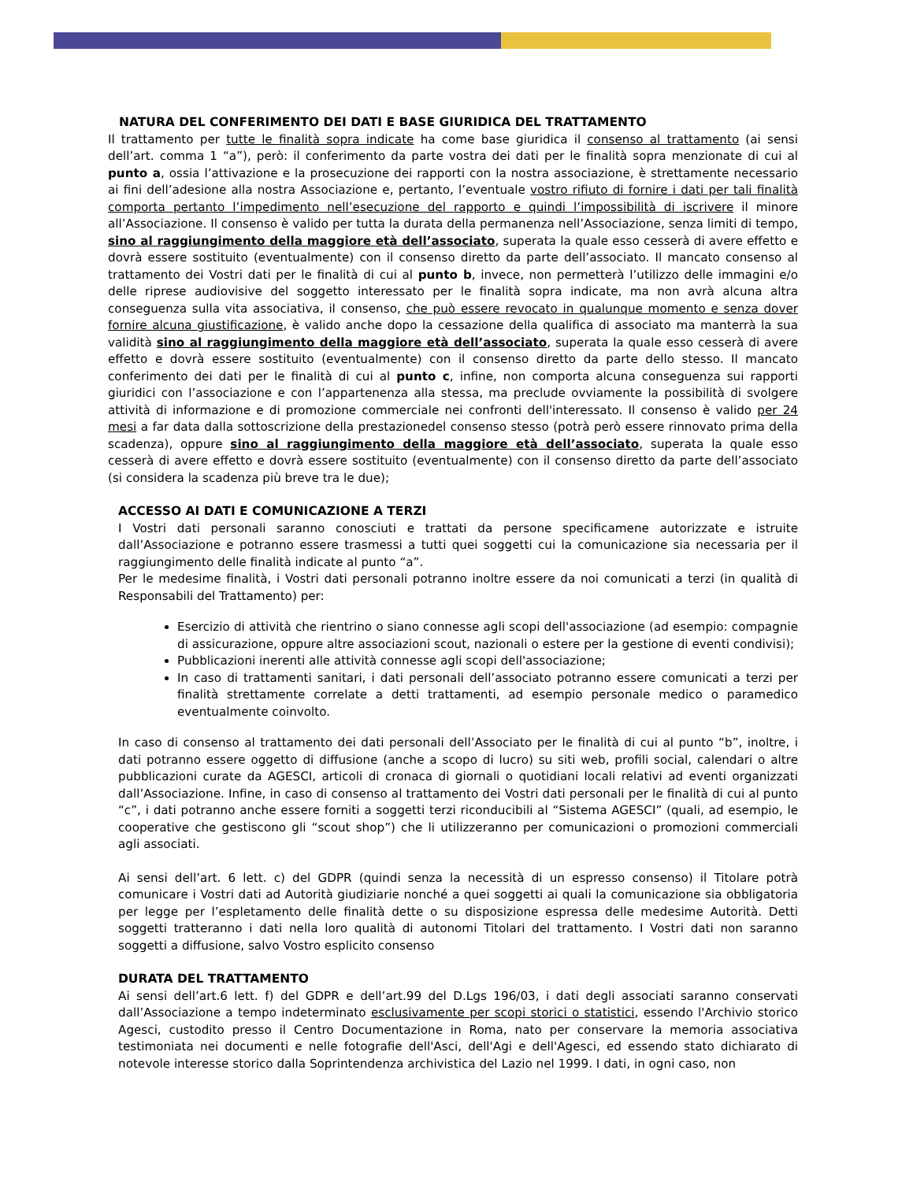NATURA DEL CONFERIMENTO DEI DATI E BASE GIURIDICA DEL TRATTAMENTO
Il trattamento per tutte le finalità sopra indicate ha come base giuridica il consenso al trattamento (ai sensi dell’art. comma 1 “a”), però: il conferimento da parte vostra dei dati per le finalità sopra menzionate di cui al punto a, ossia l’attivazione e la prosecuzione dei rapporti con la nostra associazione, è strettamente necessario ai fini dell’adesione alla nostra Associazione e, pertanto, l’eventuale vostro rifiuto di fornire i dati per tali finalità comporta pertanto l’impedimento nell’esecuzione del rapporto e quindi l’impossibilità di iscrivere il minore all’Associazione. Il consenso è valido per tutta la durata della permanenza nell’Associazione, senza limiti di tempo, sino al raggiungimento della maggiore età dell’associato, superata la quale esso cesserà di avere effetto e dovrà essere sostituito (eventualmente) con il consenso diretto da parte dell’associato. Il mancato consenso al trattamento dei Vostri dati per le finalità di cui al punto b, invece, non permetterà l’utilizzo delle immagini e/o delle riprese audiovisive del soggetto interessato per le finalità sopra indicate, ma non avrà alcuna altra conseguenza sulla vita associativa, il consenso, che può essere revocato in qualunque momento e senza dover fornire alcuna giustificazione, è valido anche dopo la cessazione della qualifica di associato ma manterrà la sua validità sino al raggiungimento della maggiore età dell’associato, superata la quale esso cesserà di avere effetto e dovrà essere sostituito (eventualmente) con il consenso diretto da parte dello stesso. Il mancato conferimento dei dati per le finalità di cui al punto c, infine, non comporta alcuna conseguenza sui rapporti giuridici con l’associazione e con l’appartenenza alla stessa, ma preclude ovviamente la possibilità di svolgere attività di informazione e di promozione commerciale nei confronti dell'interessato. Il consenso è valido per 24 mesi a far data dalla sottoscrizione della prestazionedel consenso stesso (potrà però essere rinnovato prima della scadenza), oppure sino al raggiungimento della maggiore età dell’associato, superata la quale esso cesserà di avere effetto e dovrà essere sostituito (eventualmente) con il consenso diretto da parte dell’associato (si considera la scadenza più breve tra le due);
ACCESSO AI DATI E COMUNICAZIONE A TERZI
I Vostri dati personali saranno conosciuti e trattati da persone specificamene autorizzate e istruite dall’Associazione e potranno essere trasmessi a tutti quei soggetti cui la comunicazione sia necessaria per il raggiungimento delle finalità indicate al punto “a”.
Per le medesime finalità, i Vostri dati personali potranno inoltre essere da noi comunicati a terzi (in qualità di Responsabili del Trattamento) per:
Esercizio di attività che rientrino o siano connesse agli scopi dell'associazione (ad esempio: compagnie di assicurazione, oppure altre associazioni scout, nazionali o estere per la gestione di eventi condivisi);
Pubblicazioni inerenti alle attività connesse agli scopi dell'associazione;
In caso di trattamenti sanitari, i dati personali dell’associato potranno essere comunicati a terzi per finalità strettamente correlate a detti trattamenti, ad esempio personale medico o paramedico eventualmente coinvolto.
In caso di consenso al trattamento dei dati personali dell’Associato per le finalità di cui al punto “b”, inoltre, i dati potranno essere oggetto di diffusione (anche a scopo di lucro) su siti web, profili social, calendari o altre pubblicazioni curate da AGESCI, articoli di cronaca di giornali o quotidiani locali relativi ad eventi organizzati dall’Associazione. Infine, in caso di consenso al trattamento dei Vostri dati personali per le finalità di cui al punto “c”, i dati potranno anche essere forniti a soggetti terzi riconducibili al “Sistema AGESCI” (quali, ad esempio, le cooperative che gestiscono gli “scout shop”) che li utilizzeranno per comunicazioni o promozioni commerciali agli associati.
Ai sensi dell’art. 6 lett. c) del GDPR (quindi senza la necessità di un espresso consenso) il Titolare potrà comunicare i Vostri dati ad Autorità giudiziarie nonché a quei soggetti ai quali la comunicazione sia obbligatoria per legge per l’espletamento delle finalità dette o su disposizione espressa delle medesime Autorità. Detti soggetti tratteranno i dati nella loro qualità di autonomi Titolari del trattamento. I Vostri dati non saranno soggetti a diffusione, salvo Vostro esplicito consenso
DURATA DEL TRATTAMENTO
Ai sensi dell’art.6 lett. f) del GDPR e dell’art.99 del D.Lgs 196/03, i dati degli associati saranno conservati dall’Associazione a tempo indeterminato esclusivamente per scopi storici o statistici, essendo l'Archivio storico Agesci, custodito presso il Centro Documentazione in Roma, nato per conservare la memoria associativa testimoniata nei documenti e nelle fotografie dell'Asci, dell'Agi e dell'Agesci, ed essendo stato dichiarato di notevole interesse storico dalla Soprintendenza archivistica del Lazio nel 1999. I dati, in ogni caso, non